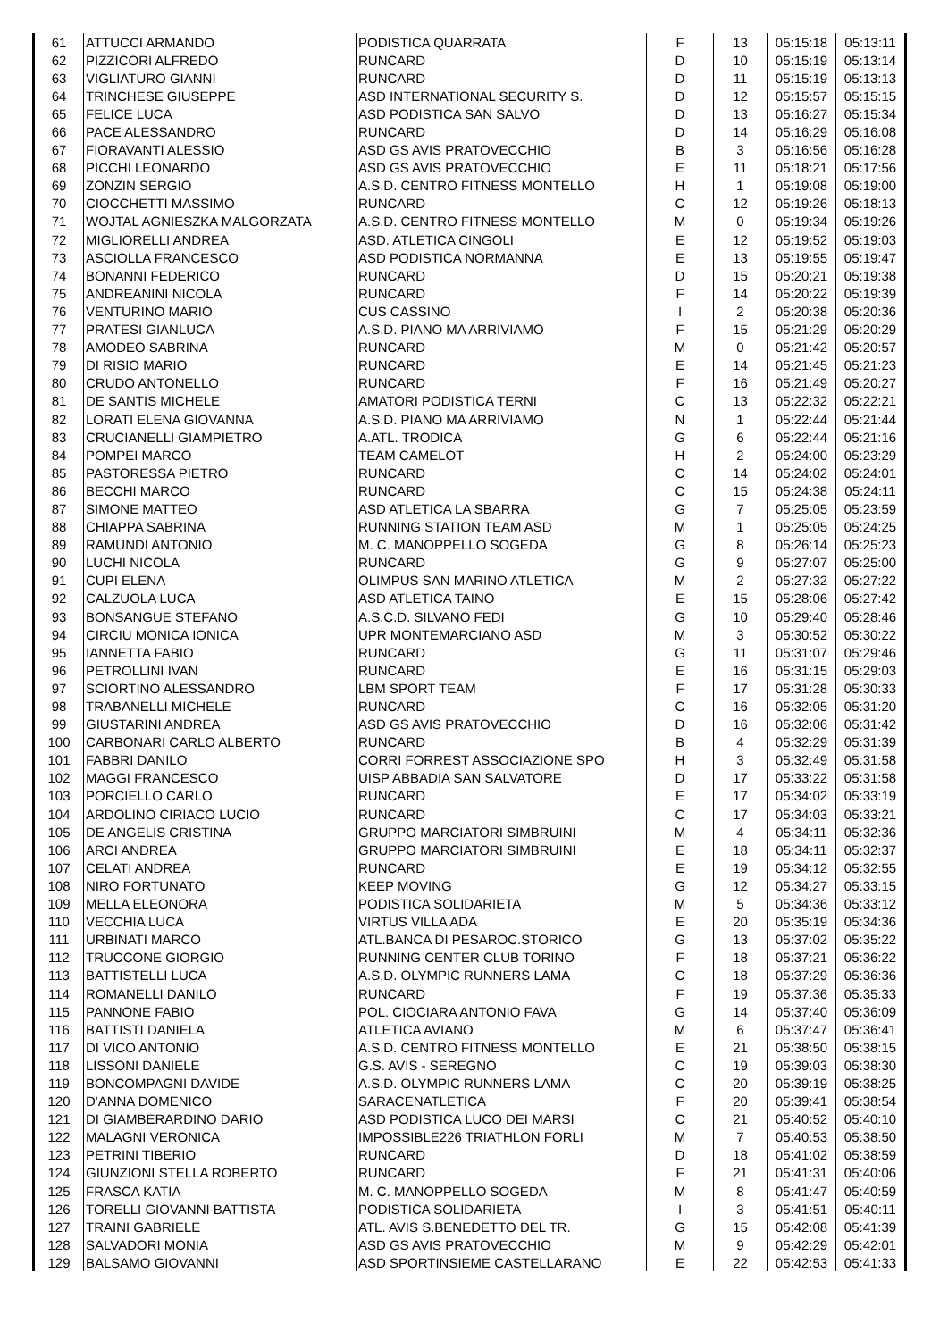| 61 | ATTUCCI ARMANDO | PODISTICA QUARRATA | F | 13 | 05:15:18 | 05:13:11 |
| 62 | PIZZICORI ALFREDO | RUNCARD | D | 10 | 05:15:19 | 05:13:14 |
| 63 | VIGLIATURO GIANNI | RUNCARD | D | 11 | 05:15:19 | 05:13:13 |
| 64 | TRINCHESE GIUSEPPE | ASD INTERNATIONAL SECURITY S. | D | 12 | 05:15:57 | 05:15:15 |
| 65 | FELICE LUCA | ASD PODISTICA SAN SALVO | D | 13 | 05:16:27 | 05:15:34 |
| 66 | PACE ALESSANDRO | RUNCARD | D | 14 | 05:16:29 | 05:16:08 |
| 67 | FIORAVANTI ALESSIO | ASD GS AVIS PRATOVECCHIO | B | 3 | 05:16:56 | 05:16:28 |
| 68 | PICCHI LEONARDO | ASD GS AVIS PRATOVECCHIO | E | 11 | 05:18:21 | 05:17:56 |
| 69 | ZONZIN SERGIO | A.S.D. CENTRO FITNESS MONTELLO | H | 1 | 05:19:08 | 05:19:00 |
| 70 | CIOCCHETTI MASSIMO | RUNCARD | C | 12 | 05:19:26 | 05:18:13 |
| 71 | WOJTAL AGNIESZKA MALGORZATA | A.S.D. CENTRO FITNESS MONTELLO | M | 0 | 05:19:34 | 05:19:26 |
| 72 | MIGLIORELLI ANDREA | ASD. ATLETICA CINGOLI | E | 12 | 05:19:52 | 05:19:03 |
| 73 | ASCIOLLA FRANCESCO | ASD PODISTICA NORMANNA | E | 13 | 05:19:55 | 05:19:47 |
| 74 | BONANNI FEDERICO | RUNCARD | D | 15 | 05:20:21 | 05:19:38 |
| 75 | ANDREANINI NICOLA | RUNCARD | F | 14 | 05:20:22 | 05:19:39 |
| 76 | VENTURINO MARIO | CUS CASSINO | I | 2 | 05:20:38 | 05:20:36 |
| 77 | PRATESI GIANLUCA | A.S.D. PIANO MA ARRIVIAMO | F | 15 | 05:21:29 | 05:20:29 |
| 78 | AMODEO SABRINA | RUNCARD | M | 0 | 05:21:42 | 05:20:57 |
| 79 | DI RISIO MARIO | RUNCARD | E | 14 | 05:21:45 | 05:21:23 |
| 80 | CRUDO ANTONELLO | RUNCARD | F | 16 | 05:21:49 | 05:20:27 |
| 81 | DE SANTIS MICHELE | AMATORI PODISTICA TERNI | C | 13 | 05:22:32 | 05:22:21 |
| 82 | LORATI ELENA GIOVANNA | A.S.D. PIANO MA ARRIVIAMO | N | 1 | 05:22:44 | 05:21:44 |
| 83 | CRUCIANELLI GIAMPIETRO | A.ATL. TRODICA | G | 6 | 05:22:44 | 05:21:16 |
| 84 | POMPEI MARCO | TEAM CAMELOT | H | 2 | 05:24:00 | 05:23:29 |
| 85 | PASTORESSA PIETRO | RUNCARD | C | 14 | 05:24:02 | 05:24:01 |
| 86 | BECCHI MARCO | RUNCARD | C | 15 | 05:24:38 | 05:24:11 |
| 87 | SIMONE MATTEO | ASD ATLETICA LA SBARRA | G | 7 | 05:25:05 | 05:23:59 |
| 88 | CHIAPPA SABRINA | RUNNING STATION TEAM ASD | M | 1 | 05:25:05 | 05:24:25 |
| 89 | RAMUNDI ANTONIO | M. C. MANOPPELLO SOGEDA | G | 8 | 05:26:14 | 05:25:23 |
| 90 | LUCHI NICOLA | RUNCARD | G | 9 | 05:27:07 | 05:25:00 |
| 91 | CUPI ELENA | OLIMPUS SAN MARINO ATLETICA | M | 2 | 05:27:32 | 05:27:22 |
| 92 | CALZUOLA LUCA | ASD ATLETICA TAINO | E | 15 | 05:28:06 | 05:27:42 |
| 93 | BONSANGUE STEFANO | A.S.C.D. SILVANO FEDI | G | 10 | 05:29:40 | 05:28:46 |
| 94 | CIRCIU MONICA IONICA | UPR MONTEMARCIANO ASD | M | 3 | 05:30:52 | 05:30:22 |
| 95 | IANNETTA FABIO | RUNCARD | G | 11 | 05:31:07 | 05:29:46 |
| 96 | PETROLLINI IVAN | RUNCARD | E | 16 | 05:31:15 | 05:29:03 |
| 97 | SCIORTINO ALESSANDRO | LBM SPORT TEAM | F | 17 | 05:31:28 | 05:30:33 |
| 98 | TRABANELLI MICHELE | RUNCARD | C | 16 | 05:32:05 | 05:31:20 |
| 99 | GIUSTARINI ANDREA | ASD GS AVIS PRATOVECCHIO | D | 16 | 05:32:06 | 05:31:42 |
| 100 | CARBONARI CARLO ALBERTO | RUNCARD | B | 4 | 05:32:29 | 05:31:39 |
| 101 | FABBRI DANILO | CORRI FORREST ASSOCIAZIONE SPO | H | 3 | 05:32:49 | 05:31:58 |
| 102 | MAGGI FRANCESCO | UISP ABBADIA SAN SALVATORE | D | 17 | 05:33:22 | 05:31:58 |
| 103 | PORCIELLO CARLO | RUNCARD | E | 17 | 05:34:02 | 05:33:19 |
| 104 | ARDOLINO CIRIACO LUCIO | RUNCARD | C | 17 | 05:34:03 | 05:33:21 |
| 105 | DE ANGELIS CRISTINA | GRUPPO MARCIATORI SIMBRUINI | M | 4 | 05:34:11 | 05:32:36 |
| 106 | ARCI ANDREA | GRUPPO MARCIATORI SIMBRUINI | E | 18 | 05:34:11 | 05:32:37 |
| 107 | CELATI ANDREA | RUNCARD | E | 19 | 05:34:12 | 05:32:55 |
| 108 | NIRO FORTUNATO | KEEP MOVING | G | 12 | 05:34:27 | 05:33:15 |
| 109 | MELLA ELEONORA | PODISTICA SOLIDARIETA | M | 5 | 05:34:36 | 05:33:12 |
| 110 | VECCHIA LUCA | VIRTUS VILLA ADA | E | 20 | 05:35:19 | 05:34:36 |
| 111 | URBINATI MARCO | ATL.BANCA DI PESAROC.STORICO | G | 13 | 05:37:02 | 05:35:22 |
| 112 | TRUCCONE GIORGIO | RUNNING CENTER CLUB TORINO | F | 18 | 05:37:21 | 05:36:22 |
| 113 | BATTISTELLI LUCA | A.S.D. OLYMPIC RUNNERS LAMA | C | 18 | 05:37:29 | 05:36:36 |
| 114 | ROMANELLI DANILO | RUNCARD | F | 19 | 05:37:36 | 05:35:33 |
| 115 | PANNONE FABIO | POL. CIOCIARA ANTONIO FAVA | G | 14 | 05:37:40 | 05:36:09 |
| 116 | BATTISTI DANIELA | ATLETICA AVIANO | M | 6 | 05:37:47 | 05:36:41 |
| 117 | DI VICO ANTONIO | A.S.D. CENTRO FITNESS MONTELLO | E | 21 | 05:38:50 | 05:38:15 |
| 118 | LISSONI DANIELE | G.S. AVIS - SEREGNO | C | 19 | 05:39:03 | 05:38:30 |
| 119 | BONCOMPAGNI DAVIDE | A.S.D. OLYMPIC RUNNERS LAMA | C | 20 | 05:39:19 | 05:38:25 |
| 120 | D'ANNA DOMENICO | SARACENATLETICA | F | 20 | 05:39:41 | 05:38:54 |
| 121 | DI GIAMBERARDINO DARIO | ASD PODISTICA LUCO DEI MARSI | C | 21 | 05:40:52 | 05:40:10 |
| 122 | MALAGNI VERONICA | IMPOSSIBLE226 TRIATHLON FORLI | M | 7 | 05:40:53 | 05:38:50 |
| 123 | PETRINI TIBERIO | RUNCARD | D | 18 | 05:41:02 | 05:38:59 |
| 124 | GIUNZIONI STELLA ROBERTO | RUNCARD | F | 21 | 05:41:31 | 05:40:06 |
| 125 | FRASCA KATIA | M. C. MANOPPELLO SOGEDA | M | 8 | 05:41:47 | 05:40:59 |
| 126 | TORELLI GIOVANNI BATTISTA | PODISTICA SOLIDARIETA | I | 3 | 05:41:51 | 05:40:11 |
| 127 | TRAINI GABRIELE | ATL. AVIS S.BENEDETTO DEL TR. | G | 15 | 05:42:08 | 05:41:39 |
| 128 | SALVADORI MONIA | ASD GS AVIS PRATOVECCHIO | M | 9 | 05:42:29 | 05:42:01 |
| 129 | BALSAMO GIOVANNI | ASD SPORTINSIEME CASTELLARANO | E | 22 | 05:42:53 | 05:41:33 |